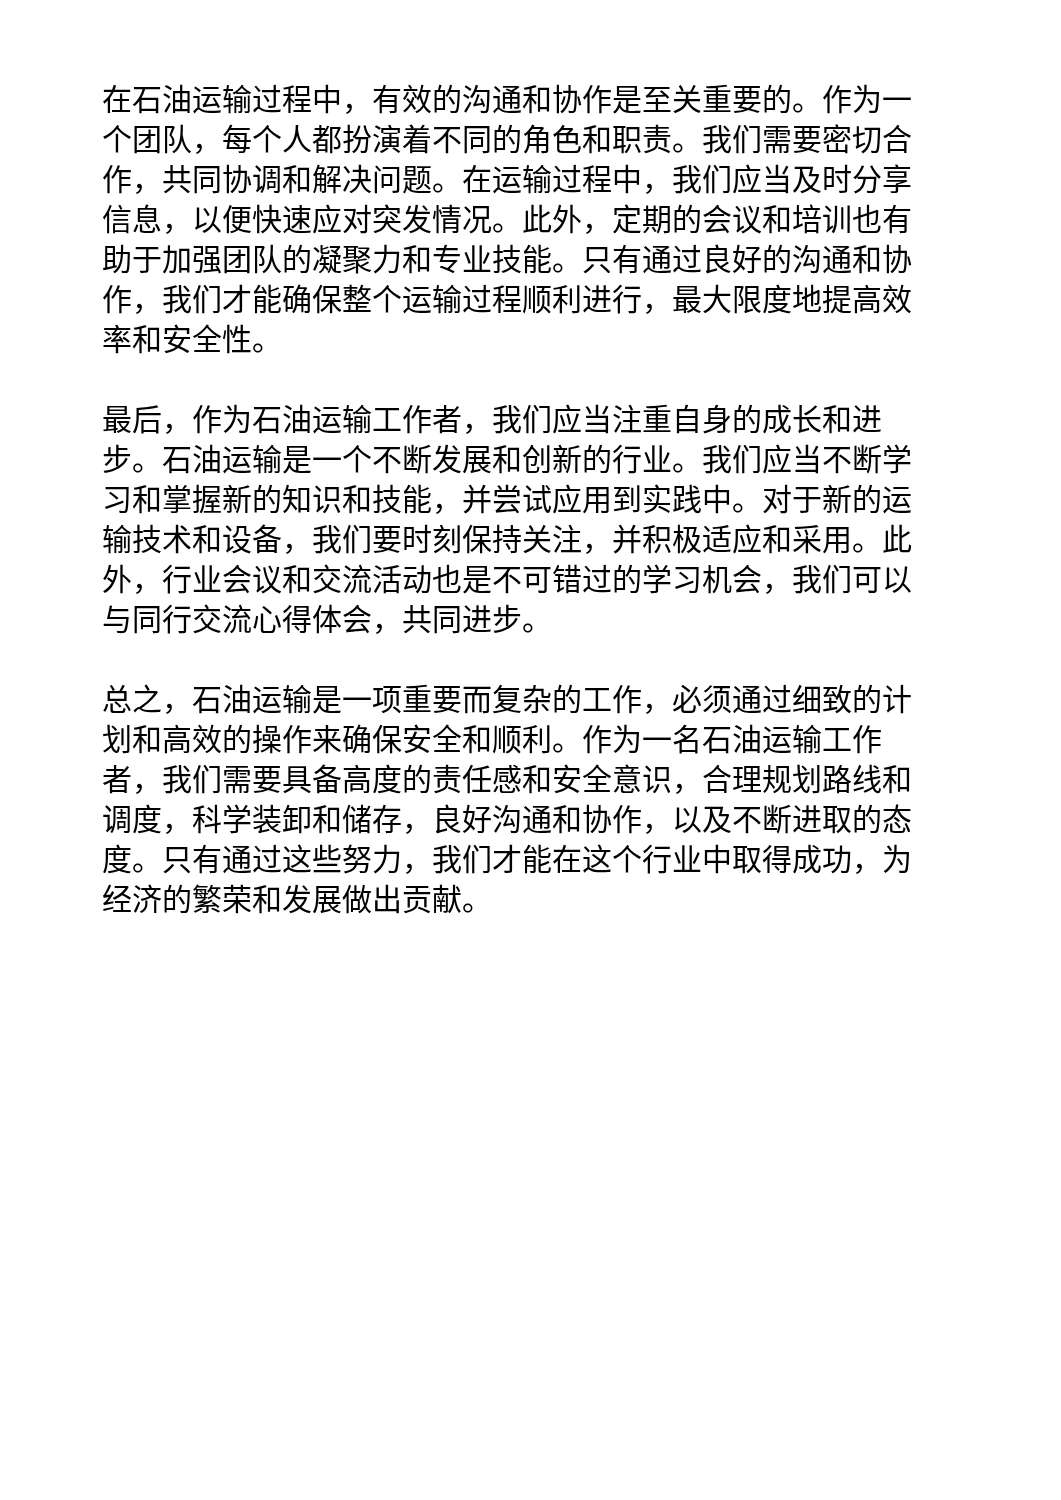在石油运输过程中，有效的沟通和协作是至关重要的。作为一个团队，每个人都扮演着不同的角色和职责。我们需要密切合作，共同协调和解决问题。在运输过程中，我们应当及时分享信息，以便快速应对突发情况。此外，定期的会议和培训也有助于加强团队的凝聚力和专业技能。只有通过良好的沟通和协作，我们才能确保整个运输过程顺利进行，最大限度地提高效率和安全性。
最后，作为石油运输工作者，我们应当注重自身的成长和进步。石油运输是一个不断发展和创新的行业。我们应当不断学习和掌握新的知识和技能，并尝试应用到实践中。对于新的运输技术和设备，我们要时刻保持关注，并积极适应和采用。此外，行业会议和交流活动也是不可错过的学习机会，我们可以与同行交流心得体会，共同进步。
总之，石油运输是一项重要而复杂的工作，必须通过细致的计划和高效的操作来确保安全和顺利。作为一名石油运输工作者，我们需要具备高度的责任感和安全意识，合理规划路线和调度，科学装卸和储存，良好沟通和协作，以及不断进取的态度。只有通过这些努力，我们才能在这个行业中取得成功，为经济的繁荣和发展做出贡献。